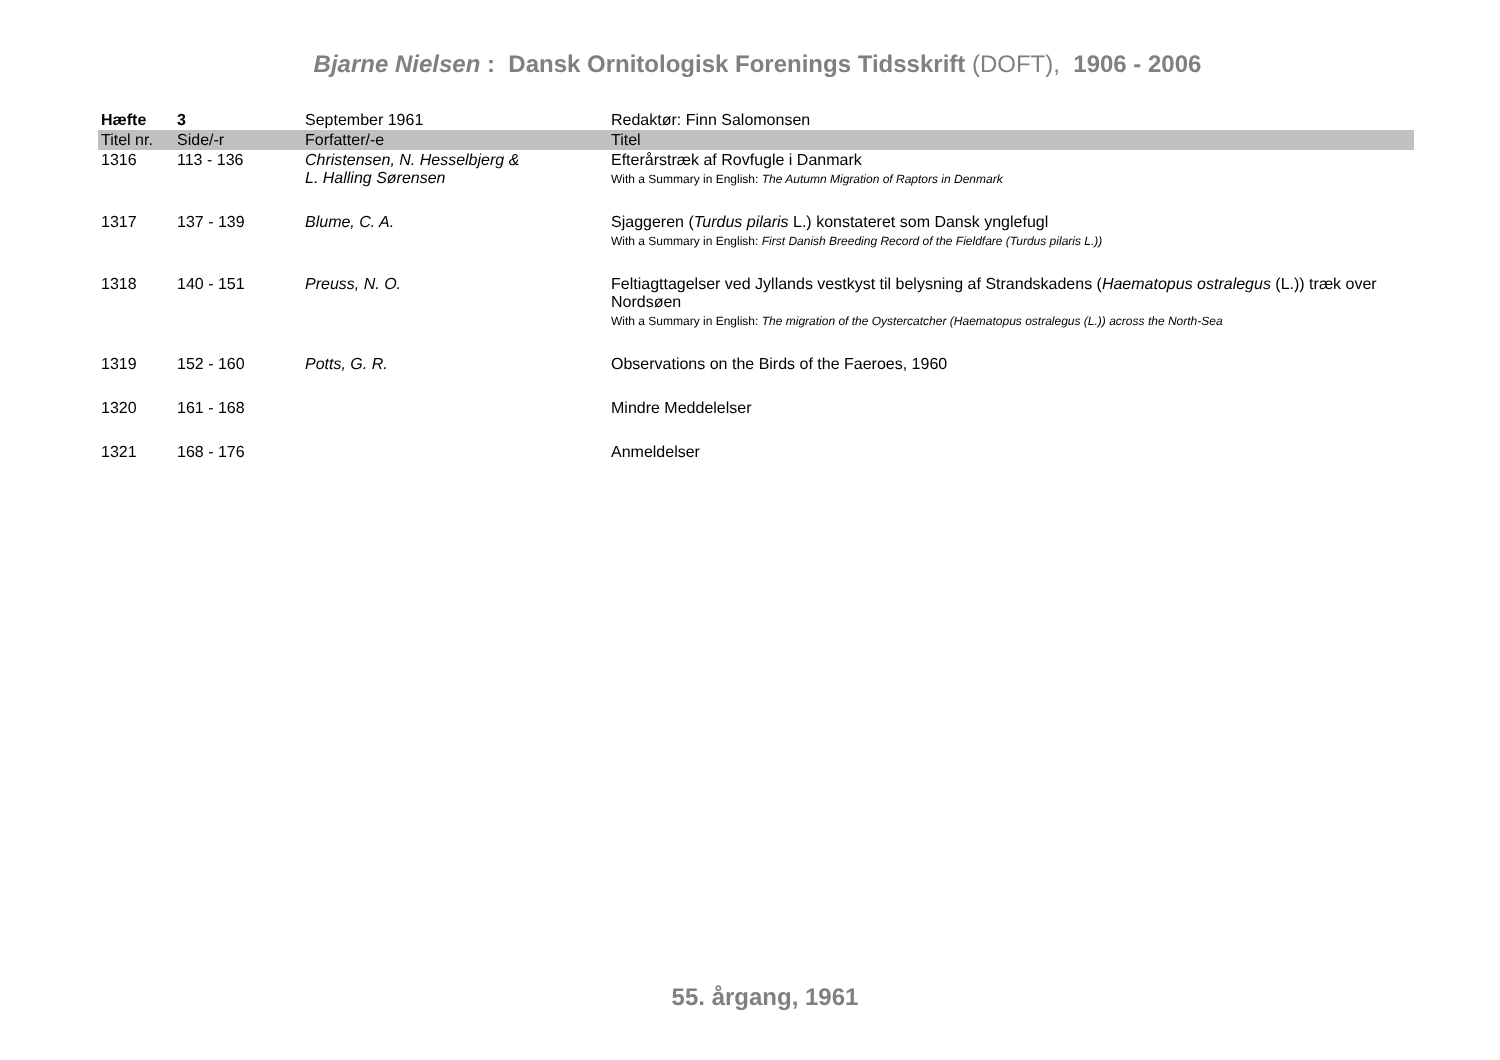Bjarne Nielsen : Dansk Ornitologisk Forenings Tidsskrift (DOFT), 1906 - 2006
| Hæfte | 3 | September 1961 | Redaktør: Finn Salomonsen |
| --- | --- | --- | --- |
| Titel nr. | Side/-r | Forfatter/-e | Titel |
| 1316 | 113 - 136 | Christensen, N. Hesselbjerg & L. Halling Sørensen | Efterårstræk af Rovfugle i Danmark With a Summary in English: The Autumn Migration of Raptors in Denmark |
| 1317 | 137 - 139 | Blume, C. A. | Sjaggeren ( Turdus pilaris L.) konstateret som Dansk ynglefugl With a Summary in English: First Danish Breeding Record of the Fieldfare (Turdus pilaris L.)) |
| 1318 | 140 - 151 | Preuss, N. O. | Feltiagttagelser ved Jyllands vestkyst til belysning af Strandskadens ( Haematopus ostralegus (L.)) træk over Nordsøen With a Summary in English: The migration of the Oystercatcher (Haematopus ostralegus (L.)) across the North-Sea |
| 1319 | 152 - 160 | Potts, G. R. | Observations on the Birds of the Faeroes, 1960 |
| 1320 | 161 - 168 | | Mindre Meddelelser |
| 1321 | 168 - 176 | | Anmeldelser |
55. årgang, 1961